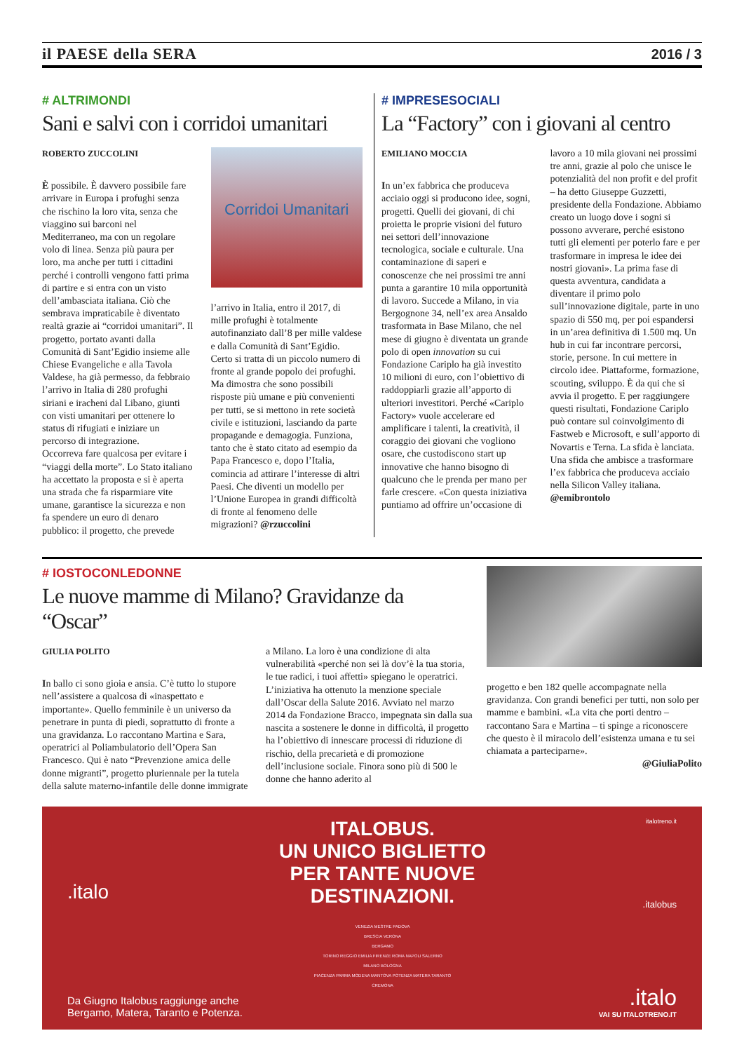il PAESE della SERA 2016 / 3
# ALTRIMONDI
Sani e salvi con i corridoi umanitari
ROBERTO ZUCCOLINI
È possibile. È davvero possibile fare arrivare in Europa i profughi senza che rischino la loro vita, senza che viaggino sui barconi nel Mediterraneo, ma con un regolare volo di linea. Senza più paura per loro, ma anche per tutti i cittadini perché i controlli vengono fatti prima di partire e si entra con un visto dell’ambasciata italiana. Ciò che sembrava impraticabile è diventato realtà grazie ai “corridoi umanitari”. Il progetto, portato avanti dalla Comunità di Sant’Egidio insieme alle Chiese Evangeliche e alla Tavola Valdese, ha già permesso, da febbraio l’arrivo in Italia di 280 profughi siriani e iracheni dal Libano, giunti con visti umanitari per ottenere lo status di rifugiati e iniziare un percorso di integrazione.
Occorreva fare qualcosa per evitare i “viaggi della morte”. Lo Stato italiano ha accettato la proposta e si è aperta una strada che fa risparmiare vite umane, garantisce la sicurezza e non fa spendere un euro di denaro pubblico: il progetto, che prevede
Corridoi Umanitari
l’arrivo in Italia, entro il 2017, di mille profughi è totalmente autofinanziato dall’8 per mille valdese e dalla Comunità di Sant’Egidio. Certo si tratta di un piccolo numero di fronte al grande popolo dei profughi. Ma dimostra che sono possibili risposte più umane e più convenienti per tutti, se si mettono in rete società civile e istituzioni, lasciando da parte propagande e demagogia. Funziona, tanto che è stato citato ad esempio da Papa Francesco e, dopo l’Italia, comincia ad attirare l’interesse di altri Paesi. Che diventi un modello per l’Unione Europea in grandi difficoltà di fronte al fenomeno delle migrazioni? @rzuccolini
# IMPRESESOCIALI
La “Factory” con i giovani al centro
EMILIANO MOCCIA
In un’ex fabbrica che produceva acciaio oggi si producono idee, sogni, progetti. Quelli dei giovani, di chi proietta le proprie visioni del futuro nei settori dell’innovazione tecnologica, sociale e culturale. Una contaminazione di saperi e conoscenze che nei prossimi tre anni punta a garantire 10 mila opportunità di lavoro. Succede a Milano, in via Bergognone 34, nell’ex area Ansaldo trasformata in Base Milano, che nel mese di giugno è diventata un grande polo di open innovation su cui Fondazione Cariplo ha già investito 10 milioni di euro, con l’obiettivo di raddoppiarli grazie all’apporto di ulteriori investitori. Perché «Cariplo Factory» vuole accelerare ed amplificare i talenti, la creatività, il coraggio dei giovani che vogliono osare, che custodiscono start up innovative che hanno bisogno di qualcuno che le prenda per mano per farle crescere. «Con questa iniziativa puntiamo ad offrire un’occasione di lavoro a 10 mila giovani nei prossimi tre anni, grazie al polo che unisce le potenzialità del non profit e del profit – ha detto Giuseppe Guzzetti, presidente della Fondazione. Abbiamo creato un luogo dove i sogni si possono avverare, perché esistono tutti gli elementi per poterlo fare e per trasformare in impresa le idee dei nostri giovani». La prima fase di questa avventura, candidata a diventare il primo polo sull’innovazione digitale, parte in uno spazio di 550 mq, per poi espandersi in un’area definitiva di 1.500 mq. Un hub in cui far incontrare percorsi, storie, persone. In cui mettere in circolo idee. Piattaforme, formazione, scouting, sviluppo. È da qui che si avvia il progetto. E per raggiungere questi risultati, Fondazione Cariplo può contare sul coinvolgimento di Fastweb e Microsoft, e sull’apporto di Novartis e Terna. La sfida è lanciata. Una sfida che ambisce a trasformare l’ex fabbrica che produceva acciaio nella Silicon Valley italiana. @emibrontolo
# IOSTOCONLEDONNE
Le nuove mamme di Milano? Gravidanze da “Oscar”
GIULIA POLITO
In ballo ci sono gioia e ansia. C’è tutto lo stupore nell’assistere a qualcosa di «inaspettato e importante». Quello femminile è un universo da penetrare in punta di piedi, soprattutto di fronte a una gravidanza. Lo raccontano Martina e Sara, operatrici al Poliambulatorio dell’Opera San Francesco. Qui è nato “Prevenzione amica delle donne migranti”, progetto pluriennale per la tutela della salute materno-infantile delle donne immigrate a Milano. La loro è una condizione di alta vulnerabilità «perché non sei là dov’è la tua storia, le tue radici, i tuoi affetti» spiegano le operatrici. L’iniziativa ha ottenuto la menzione speciale dall’Oscar della Salute 2016. Avviato nel marzo 2014 da Fondazione Bracco, impegnata sin dalla sua nascita a sostenere le donne in difficoltà, il progetto ha l’obiettivo di innescare processi di riduzione di rischio, della precarietà e di promozione dell’inclusione sociale. Finora sono più di 500 le donne che hanno aderito al
progetto e ben 182 quelle accompagnate nella gravidanza. Con grandi benefici per tutti, non solo per mamme e bambini. «La vita che porti dentro – raccontano Sara e Martina – ti spinge a riconoscere che questo è il miracolo dell’esistenza umana e tu sei chiamata a parteciparne».
@GiuliaPolito
.italo
Da Giugno Italobus raggiunge anche Bergamo, Matera, Taranto e Potenza.
ITALOBUS.
UN UNICO BIGLIETTO
PER TANTE NUOVE
DESTINAZIONI.
VENEZIA MESTRE PADOVA
BRESCIA VERONA
BERGAMO
TORINO REGGIO EMILIA FIRENZE ROMA NAPOLI SALERNO
MILANO BOLOGNA
PIACENZA PARMA MODENA MANTOVA POTENZA MATERA TARANTO
CREMONA
italotreno.it
.italobus
.italo
VAI SU ITALOTRENO.IT